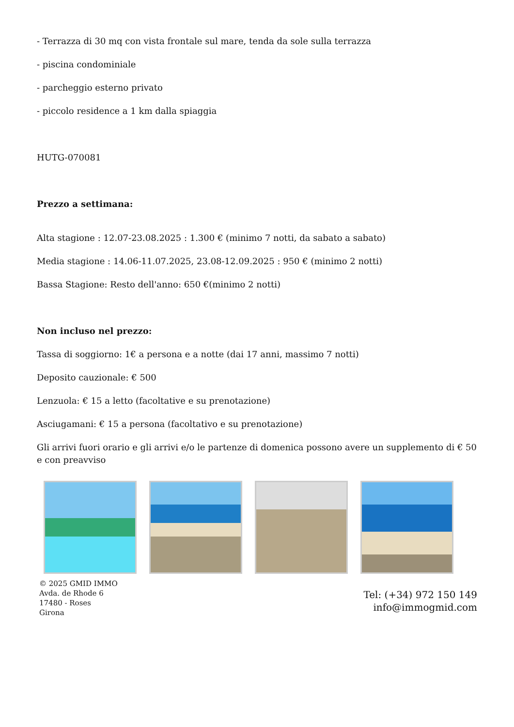- Terrazza di 30 mq con vista frontale sul mare, tenda da sole sulla terrazza
- piscina condominiale
- parcheggio esterno privato
- piccolo residence a 1 km dalla spiaggia
HUTG-070081
Prezzo a settimana:
Alta stagione : 12.07-23.08.2025 : 1.300 € (minimo 7 notti, da sabato a sabato)
Media stagione : 14.06-11.07.2025, 23.08-12.09.2025 : 950 € (minimo 2 notti)
Bassa Stagione: Resto dell'anno: 650 €(minimo 2 notti)
Non incluso nel prezzo:
Tassa di soggiorno: 1€ a persona e a notte (dai 17 anni, massimo 7 notti)
Deposito cauzionale: € 500
Lenzuola: € 15 a letto (facoltative e su prenotazione)
Asciugamani: € 15 a persona (facoltativo e su prenotazione)
Gli arrivi fuori orario e gli arrivi e/o le partenze di domenica possono avere un supplemento di € 50 e con preavviso
© 2025 GMID IMMO
Avda. de Rhode 6
17480 - Roses
Girona
Tel: (+34) 972 150 149
info@immogmid.com